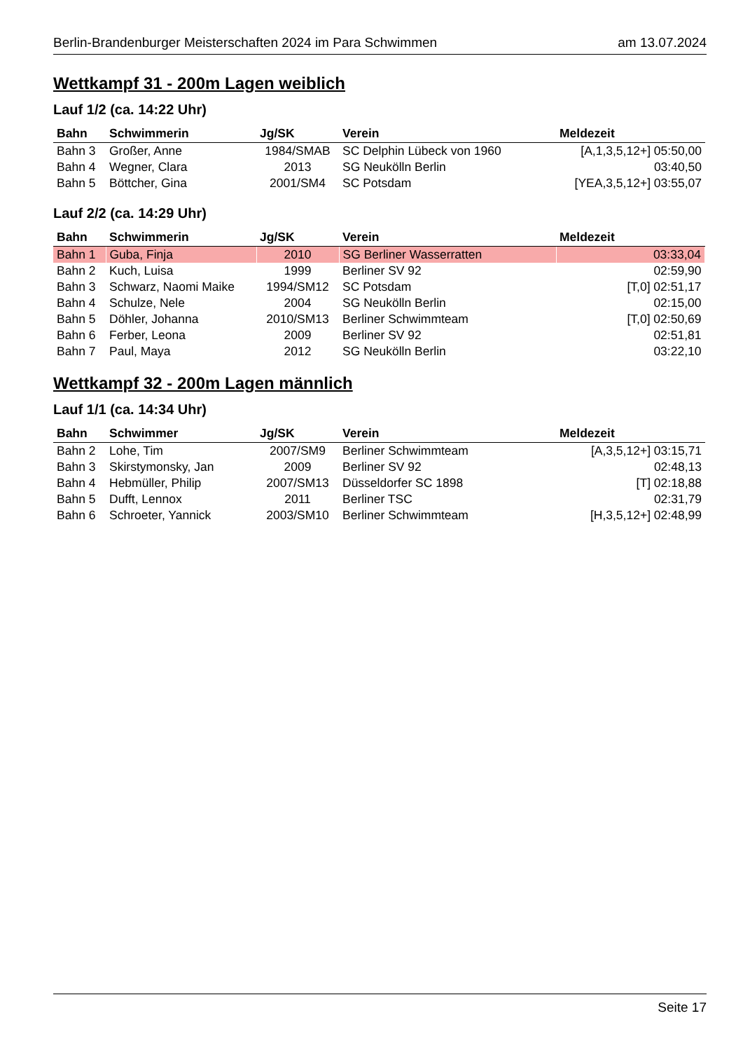Berlin-Brandenburger Meisterschaften 2024 im Para Schwimmen am 13.07.2024
Wettkampf 31 - 200m Lagen weiblich
Lauf 1/2 (ca. 14:22 Uhr)
| Bahn | Schwimmerin | Jg/SK | Verein | Meldezeit |
| --- | --- | --- | --- | --- |
| Bahn 3 | Großer, Anne | 1984/SMAB | SC Delphin Lübeck von 1960 | [A,1,3,5,12+] 05:50,00 |
| Bahn 4 | Wegner, Clara | 2013 | SG Neukölln Berlin | 03:40,50 |
| Bahn 5 | Böttcher, Gina | 2001/SM4 | SC Potsdam | [YEA,3,5,12+] 03:55,07 |
Lauf 2/2 (ca. 14:29 Uhr)
| Bahn | Schwimmerin | Jg/SK | Verein | Meldezeit |
| --- | --- | --- | --- | --- |
| Bahn 1 | Guba, Finja | 2010 | SG Berliner Wasserratten | 03:33,04 |
| Bahn 2 | Kuch, Luisa | 1999 | Berliner SV 92 | 02:59,90 |
| Bahn 3 | Schwarz, Naomi Maike | 1994/SM12 | SC Potsdam | [T,0] 02:51,17 |
| Bahn 4 | Schulze, Nele | 2004 | SG Neukölln Berlin | 02:15,00 |
| Bahn 5 | Döhler, Johanna | 2010/SM13 | Berliner Schwimmteam | [T,0] 02:50,69 |
| Bahn 6 | Ferber, Leona | 2009 | Berliner SV 92 | 02:51,81 |
| Bahn 7 | Paul, Maya | 2012 | SG Neukölln Berlin | 03:22,10 |
Wettkampf 32 - 200m Lagen männlich
Lauf 1/1 (ca. 14:34 Uhr)
| Bahn | Schwimmer | Jg/SK | Verein | Meldezeit |
| --- | --- | --- | --- | --- |
| Bahn 2 | Lohe, Tim | 2007/SM9 | Berliner Schwimmteam | [A,3,5,12+] 03:15,71 |
| Bahn 3 | Skirstymonsky, Jan | 2009 | Berliner SV 92 | 02:48,13 |
| Bahn 4 | Hebmüller, Philip | 2007/SM13 | Düsseldorfer SC 1898 | [T] 02:18,88 |
| Bahn 5 | Dufft, Lennox | 2011 | Berliner TSC | 02:31,79 |
| Bahn 6 | Schroeter, Yannick | 2003/SM10 | Berliner Schwimmteam | [H,3,5,12+] 02:48,99 |
Seite 17